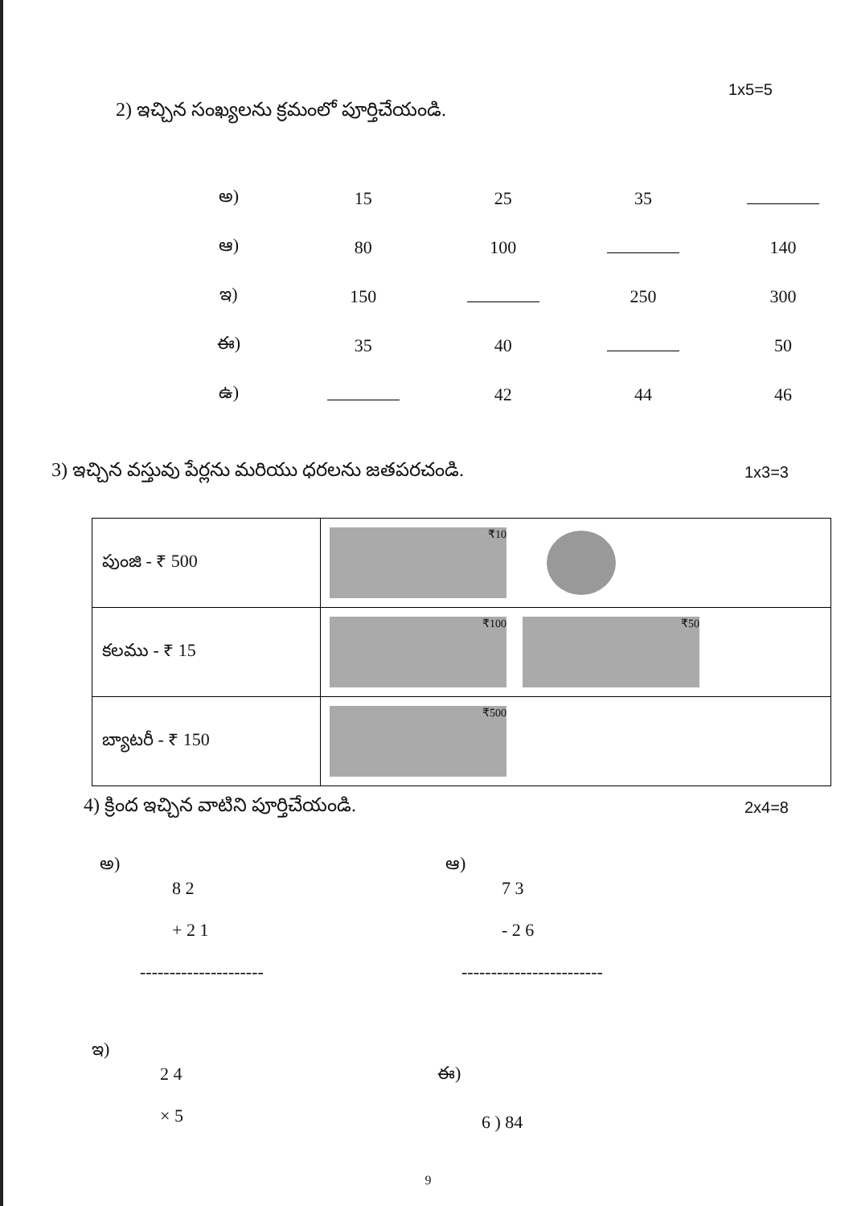1x5=5
2) ఇచ్చిన సంఖ్యలను క్రమంలో పూర్తిచేయండి.
| అ) | 15 | 25 | 35 | |
| ఆ) | 80 | 100 | | 140 |
| ఇ) | 150 | | 250 | 300 |
| ఈ) | 35 | 40 | | 50 |
| ఉ) | | 42 | 44 | 46 |
3) ఇచ్చిన వస్తువు పేర్లను మరియు ధరలను జతపరచండి. 1x3=3
| పుంజి - ₹ 500 | ₹10 |
| కలము - ₹ 15 | ₹100 ₹50 |
| బ్యాటరీ - ₹ 150 | ₹500 |
4) క్రింద ఇచ్చిన వాటిని పూర్తిచేయండి. 2x4=8
అ)
8 2
+ 2 1
---------------------
ఆ)
7 3
- 2 6
------------------------
ఇ)
2 4
× 5
ఈ)
6 ) 84
9